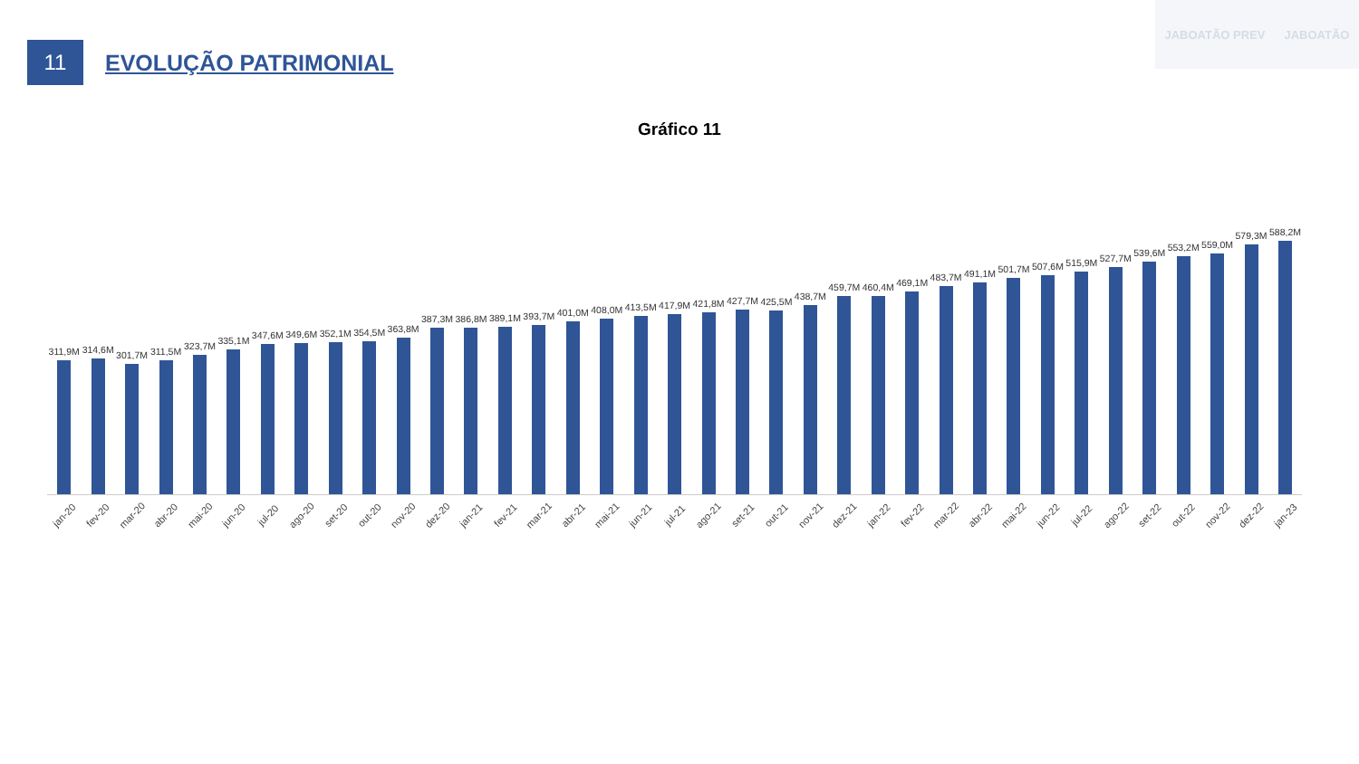JABOATÃO PREV JABOATÃO
11
EVOLUÇÃO PATRIMONIAL
Gráfico 11
311,9M
314,6M
301,7M
311,5M
323,7M
335,1M
347,6M
349,6M
352,1M
354,5M
363,8M
387,3M
386,8M
389,1M
393,7M
401,0M
408,0M
413,5M
417,9M
421,8M
427,7M
425,5M
438,7M
459,7M
460,4M
469,1M
483,7M
491,1M
501,7M
507,6M
515,9M
527,7M
539,6M
553,2M
559,0M
579,3M
588,2M
jan-20 fev-20 mar-20 abr-20 mai-20 jun-20 jul-20 ago-20 set-20 out-20 nov-20 dez-20 jan-21 fev-21 mar-21 abr-21 mai-21 jun-21 jul-21 ago-21 set-21 out-21 nov-21 dez-21 jan-22 fev-22 mar-22 abr-22 mai-22 jun-22 jul-22 ago-22 set-22 out-22 nov-22 dez-22 jan-23